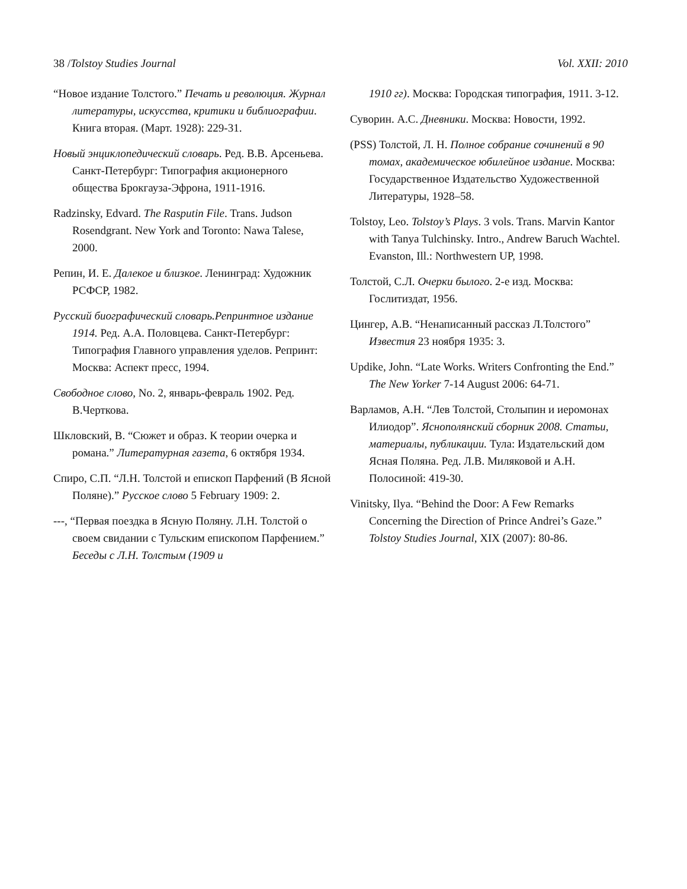38 /Tolstoy Studies Journal Vol. XXII: 2010
“Новое издание Толстого.” Печать и революция. Журнал литературы, искусства, критики и библиографии. Книга вторая. (Март. 1928): 229-31.
Новый энциклопедический словарь. Ред. В.В. Арсеньева. Санкт-Петербург: Типография акционерного общества Брокгауза-Эфрона, 1911-1916.
Radzinsky, Edvard. The Rasputin File. Trans. Judson Rosendgrant. New York and Toronto: Nawa Talese, 2000.
Репин, И. Е. Далекое и близкое. Ленинград: Художник РСФСР, 1982.
Русский биографический словарь.Репринтное издание 1914. Ред. А.А. Половцева. Санкт-Петербург: Типография Главного управления уделов. Репринт: Москва: Аспект пресс, 1994.
Свободное слово, No. 2, январь-февраль 1902. Ред. В.Черткова.
Шкловский, В. “Сюжет и образ. К теории очерка и романа.” Литературная газета, 6 октября 1934.
Спиро, С.П. “Л.Н. Толстой и епископ Парфений (В Ясной Поляне).” Русское слово 5 February 1909: 2.
---, “Первая поездка в Ясную Поляну. Л.Н. Толстой о своем свидании с Тульским епископом Парфением.” Беседы с Л.Н. Толстым (1909 и
1910 гг). Москва: Городская типография, 1911. 3-12.
Суворин. А.С. Дневники. Москва: Новости, 1992.
(PSS) Толстой, Л. Н. Полное собрание сочинений в 90 томах, академическое юбилейное издание. Москва: Государственное Издательство Художественной Литературы, 1928–58.
Tolstoy, Leo. Tolstoy’s Plays. 3 vols. Trans. Marvin Kantor with Tanya Tulchinsky. Intro., Andrew Baruch Wachtel. Evanston, Ill.: Northwestern UP, 1998.
Толстой, С.Л. Очерки былого. 2-е изд. Москва: Гослитиздат, 1956.
Цингер, А.В. “Ненаписанный рассказ Л.Толстого” Известия 23 ноября 1935: 3.
Updike, John. “Late Works. Writers Confronting the End.” The New Yorker 7-14 August 2006: 64-71.
Варламов, А.Н. “Лев Толстой, Столыпин и иеромонах Илиодор”. Яснополянский сборник 2008. Статьи, материалы, публикации. Тула: Издательский дом Ясная Поляна. Ред. Л.В. Миляковой и А.Н. Полосиной: 419-30.
Vinitsky, Ilya. “Behind the Door: A Few Remarks Concerning the Direction of Prince Andrei’s Gaze.” Tolstoy Studies Journal, XIX (2007): 80-86.